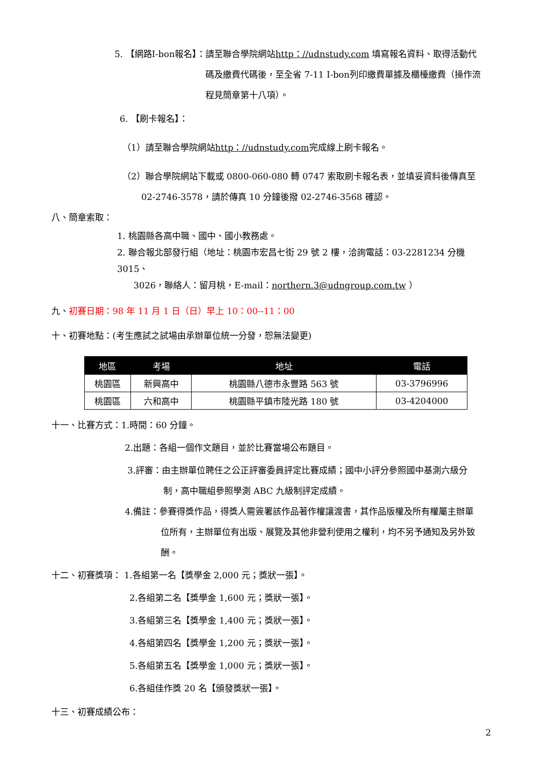5. 【網路I-bon報名】：請至聯合學院網站http：//udnstudy.com 填寫報名資料、取得活動代
碼及繳費代碼後，至全省 7-11 I-bon列印繳費單據及櫃檯繳費（操作流
程見簡章第十八項）。
6. 【刷卡報名】：
（1）請至聯合學院網站http：//udnstudy.com完成線上刷卡報名。
（2）聯合學院網站下載或 0800-060-080 轉 0747 索取刷卡報名表，並填妥資料後傳真至
02-2746-3578，請於傳真 10 分鐘後撥 02-2746-3568 確認。
八、簡章索取：
1. 桃園縣各高中職、國中、國小教務處。
2. 聯合報北部發行組（地址：桃園市宏昌七街 29 號 2 樓，洽詢電話：03-2281234 分機 3015、
3026，聯絡人：留月桃，E-mail：northern.3@udngroup.com.tw ）
九、初賽日期：98 年 11 月 1 日（日）早上 10：00--11：00
十、初賽地點：(考生應試之試場由承辦單位統一分發，恕無法變更)
| 地區 | 考場 | 地址 | 電話 |
| --- | --- | --- | --- |
| 桃園區 | 新興高中 | 桃園縣八德市永豐路 563 號 | 03-3796996 |
| 桃園區 | 六和高中 | 桃園縣平鎮市陸光路 180 號 | 03-4204000 |
十一、比賽方式：1.時間：60 分鐘。
2.出題：各組一個作文題目，並於比賽當場公布題目。
3.評審：由主辦單位聘任之公正評審委員評定比賽成績；國中小評分參照國中基測六級分
制，高中職組參照學測 ABC 九級制評定成績。
4.備註：參賽得獎作品，得獎人需簽署該作品著作權讓渡書，其作品版權及所有權屬主辦單
位所有，主辦單位有出版、展覽及其他非營利使用之權利，均不另予通知及另外致
酬。
十二、初賽獎項： 1.各組第一名【獎學金 2,000 元；獎狀一張】。
2.各組第二名【獎學金 1,600 元；獎狀一張】。
3.各組第三名【獎學金 1,400 元；獎狀一張】。
4.各組第四名【獎學金 1,200 元；獎狀一張】。
5.各組第五名【獎學金 1,000 元；獎狀一張】。
6.各組佳作獎 20 名【頒發獎狀一張】。
十三、初賽成績公布：
2